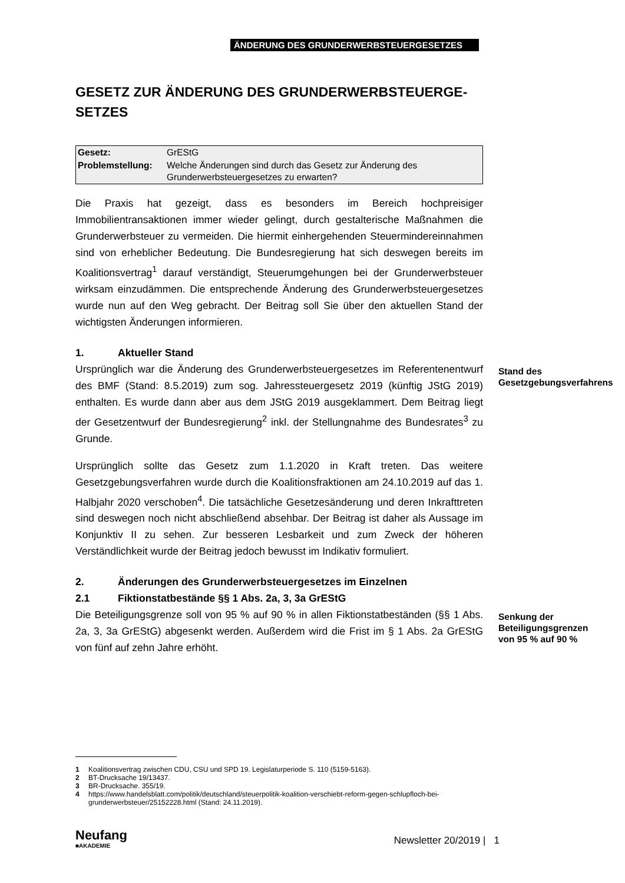ÄNDERUNG DES GRUNDERWERBSTEUERGESETZES
GESETZ ZUR ÄNDERUNG DES GRUNDERWERBSTEUERGE-
SETZES
| Gesetz: | GrEStG |
| Problemstellung: | Welche Änderungen sind durch das Gesetz zur Änderung des Grunderwerbsteuergesetzes zu erwarten? |
Die Praxis hat gezeigt, dass es besonders im Bereich hochpreisiger Immobilientransaktionen immer wieder gelingt, durch gestalterische Maßnahmen die Grunderwerbsteuer zu vermeiden. Die hiermit einhergehenden Steuermindereinnahmen sind von erheblicher Bedeutung. Die Bundesregierung hat sich deswegen bereits im Koalitionsvertrag<sup>1</sup> darauf verständigt, Steuerumgehungen bei der Grunderwerbsteuer wirksam einzudämmen. Die entsprechende Änderung des Grunderwerbsteuergesetzes wurde nun auf den Weg gebracht. Der Beitrag soll Sie über den aktuellen Stand der wichtigsten Änderungen informieren.
1. Aktueller Stand
Ursprünglich war die Änderung des Grunderwerbsteuergesetzes im Referentenentwurf des BMF (Stand: 8.5.2019) zum sog. Jahressteuergesetz 2019 (künftig JStG 2019) enthalten. Es wurde dann aber aus dem JStG 2019 ausgeklammert. Dem Beitrag liegt der Gesetzentwurf der Bundesregierung<sup>2</sup> inkl. der Stellungnahme des Bundesrates<sup>3</sup> zu Grunde.
Stand des Gesetzgebungsverfahrens
Ursprünglich sollte das Gesetz zum 1.1.2020 in Kraft treten. Das weitere Gesetzgebungsverfahren wurde durch die Koalitionsfraktionen am 24.10.2019 auf das 1. Halbjahr 2020 verschoben<sup>4</sup>. Die tatsächliche Gesetzesänderung und deren Inkrafttreten sind deswegen noch nicht abschließend absehbar. Der Beitrag ist daher als Aussage im Konjunktiv II zu sehen. Zur besseren Lesbarkeit und zum Zweck der höheren Verständlichkeit wurde der Beitrag jedoch bewusst im Indikativ formuliert.
2. Änderungen des Grunderwerbsteuergesetzes im Einzelnen
2.1 Fiktionstatbestände §§ 1 Abs. 2a, 3, 3a GrEStG
Die Beteiligungsgrenze soll von 95 % auf 90 % in allen Fiktionstatbeständen (§§ 1 Abs. 2a, 3, 3a GrEStG) abgesenkt werden. Außerdem wird die Frist im § 1 Abs. 2a GrEStG von fünf auf zehn Jahre erhöht.
Senkung der Beteiligungsgrenzen von 95 % auf 90 %
1 Koalitionsvertrag zwischen CDU, CSU und SPD 19. Legislaturperiode S. 110 (5159-5163).
2 BT-Drucksache 19/13437.
3 BR-Drucksache. 355/19.
4 https://www.handelsblatt.com/politik/deutschland/steuerpolitik-koalition-verschiebt-reform-gegen-schlupfloch-bei-grunderwerbsteuer/25152228.html (Stand: 24.11.2019).
Neufang
■AKADEMIE
Newsletter 20/2019 | 1